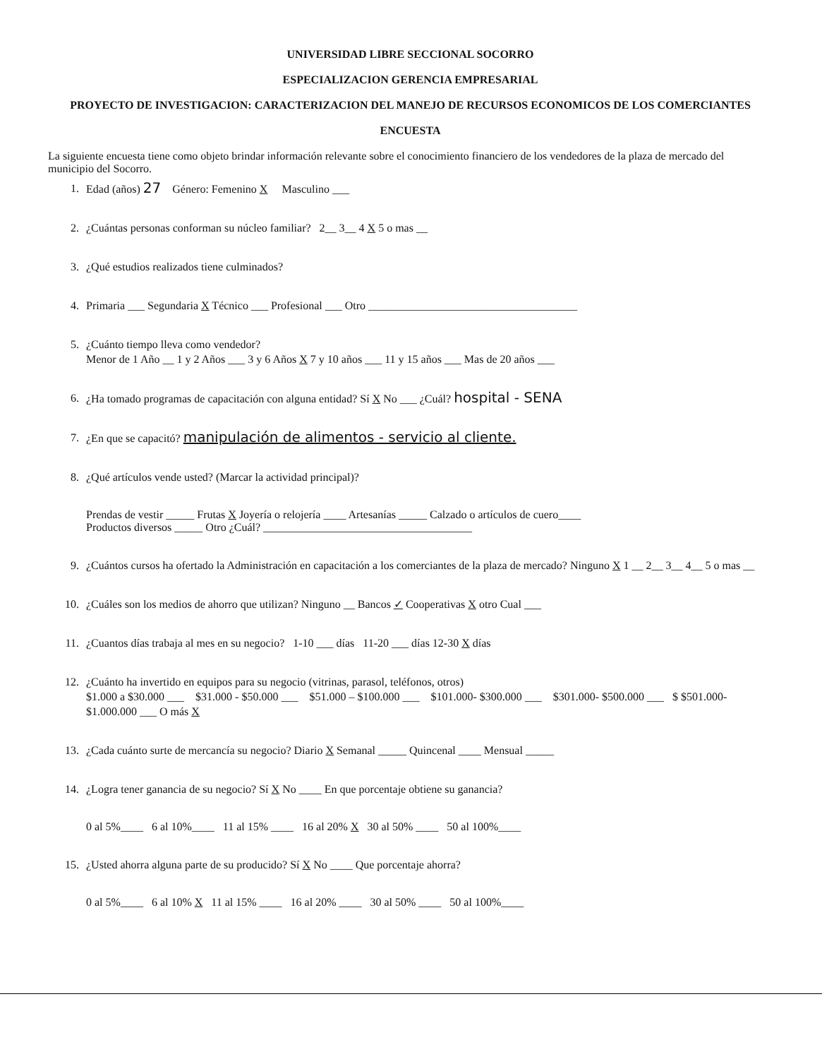UNIVERSIDAD LIBRE SECCIONAL SOCORRO
ESPECIALIZACION GERENCIA EMPRESARIAL
PROYECTO DE INVESTIGACION: CARACTERIZACION DEL MANEJO DE RECURSOS ECONOMICOS DE LOS COMERCIANTES
ENCUESTA
La siguiente encuesta tiene como objeto brindar información relevante sobre el conocimiento financiero de los vendedores de la plaza de mercado del municipio del Socorro.
1. Edad (años) 27 Género: Femenino X Masculino ___
2. ¿Cuántas personas conforman su núcleo familiar? 2__ 3__ 4 X 5 o mas __
3. ¿Qué estudios realizados tiene culminados?
4. Primaria ___ Segundaria X Técnico ___ Profesional ___ Otro _____________________________________
5. ¿Cuánto tiempo lleva como vendedor?
Menor de 1 Año __ 1 y 2 Años ___ 3 y 6 Años X 7 y 10 años ___ 11 y 15 años ___ Mas de 20 años ___
6. ¿Ha tomado programas de capacitación con alguna entidad? Sí X No ___ ¿Cuál? hospital - SENA
7. ¿En que se capacitó? manipulación de alimentos - servicio al cliente.
8. ¿Qué artículos vende usted? (Marcar la actividad principal)?
Prendas de vestir _____ Frutas X Joyería o relojería ____ Artesanías _____ Calzado o artículos de cuero____
Productos diversos _____ Otro ¿Cuál? _____________________________________
9. ¿Cuántos cursos ha ofertado la Administración en capacitación a los comerciantes de la plaza de mercado? Ninguno X 1 __ 2__ 3__ 4__ 5 o mas __
10. ¿Cuáles son los medios de ahorro que utilizan? Ninguno __ Bancos ✓ Cooperativas X otro Cual ___
11. ¿Cuantos días trabaja al mes en su negocio? 1-10 ___ días 11-20 ___ días 12-30 X días
12. ¿Cuánto ha invertido en equipos para su negocio (vitrinas, parasol, teléfonos, otros)
$1.000 a $30.000 ___ $31.000 - $50.000 ___ $51.000 – $100.000 ___ $101.000- $300.000 ___ $301.000- $500.000 ___ $ $501.000- $1.000.000 ___ O más X
13. ¿Cada cuánto surte de mercancía su negocio? Diario X Semanal _____ Quincenal ____ Mensual _____
14. ¿Logra tener ganancia de su negocio? Sí X No ____ En que porcentaje obtiene su ganancia?
0 al 5%____ 6 al 10%____ 11 al 15% ____ 16 al 20% X 30 al 50% ____ 50 al 100%____
15. ¿Usted ahorra alguna parte de su producido? Sí X No ____ Que porcentaje ahorra?
0 al 5%____ 6 al 10% X 11 al 15% ____ 16 al 20% ____ 30 al 50% ____ 50 al 100%____